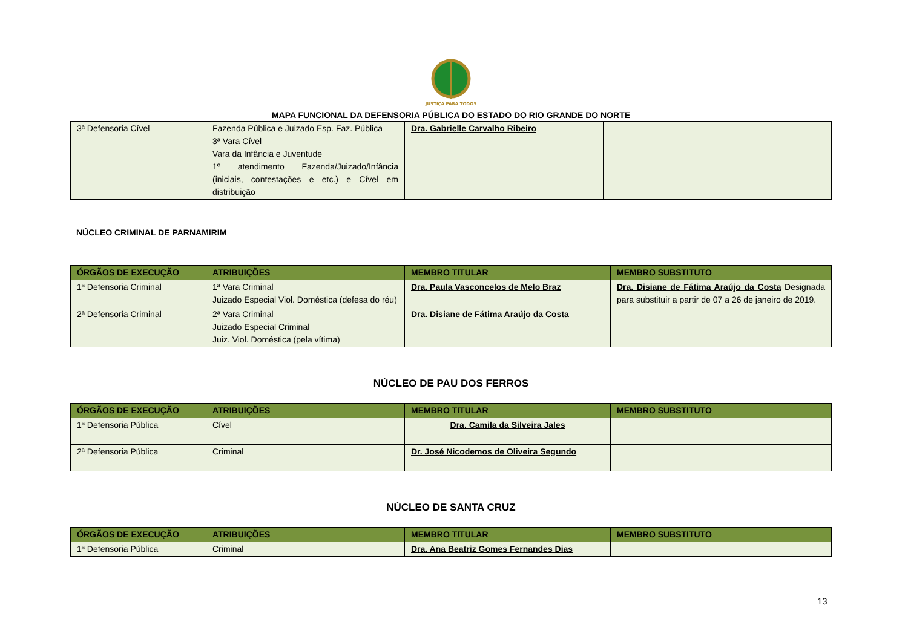JUSTIÇA PARA TODOS
MAPA FUNCIONAL DA DEFENSORIA PÚBLICA DO ESTADO DO RIO GRANDE DO NORTE
| 3ª Defensoria Cível | Fazenda Pública e Juizado Esp. Faz. Pública 3ª Vara Cível Vara da Infância e Juventude 1º atendimento Fazenda/Juizado/Infância (iniciais, contestações e etc.) e Cível em distribuição | Dra. Gabrielle Carvalho Ribeiro | |
NÚCLEO CRIMINAL DE PARNAMIRIM
| ÓRGÃOS DE EXECUÇÃO | ATRIBUIÇÕES | MEMBRO TITULAR | MEMBRO SUBSTITUTO |
| --- | --- | --- | --- |
| 1ª Defensoria Criminal | 1ª Vara Criminal Juizado Especial Viol. Doméstica (defesa do réu) | Dra. Paula Vasconcelos de Melo Braz | Dra. Disiane de Fátima Araújo da Costa Designada para substituir a partir de 07 a 26 de janeiro de 2019. |
| 2ª Defensoria Criminal | 2ª Vara Criminal Juizado Especial Criminal Juiz. Viol. Doméstica (pela vítima) | Dra. Disiane de Fátima Araújo da Costa | |
NÚCLEO DE PAU DOS FERROS
| ÓRGÃOS DE EXECUÇÃO | ATRIBUIÇÕES | MEMBRO TITULAR | MEMBRO SUBSTITUTO |
| --- | --- | --- | --- |
| 1ª Defensoria Pública | Cível | Dra. Camila da Silveira Jales | |
| 2ª Defensoria Pública | Criminal | Dr. José Nicodemos de Oliveira Segundo | |
NÚCLEO DE SANTA CRUZ
| ÓRGÃOS DE EXECUÇÃO | ATRIBUIÇÕES | MEMBRO TITULAR | MEMBRO SUBSTITUTO |
| --- | --- | --- | --- |
| 1ª Defensoria Pública | Criminal | Dra. Ana Beatriz Gomes Fernandes Dias | |
13